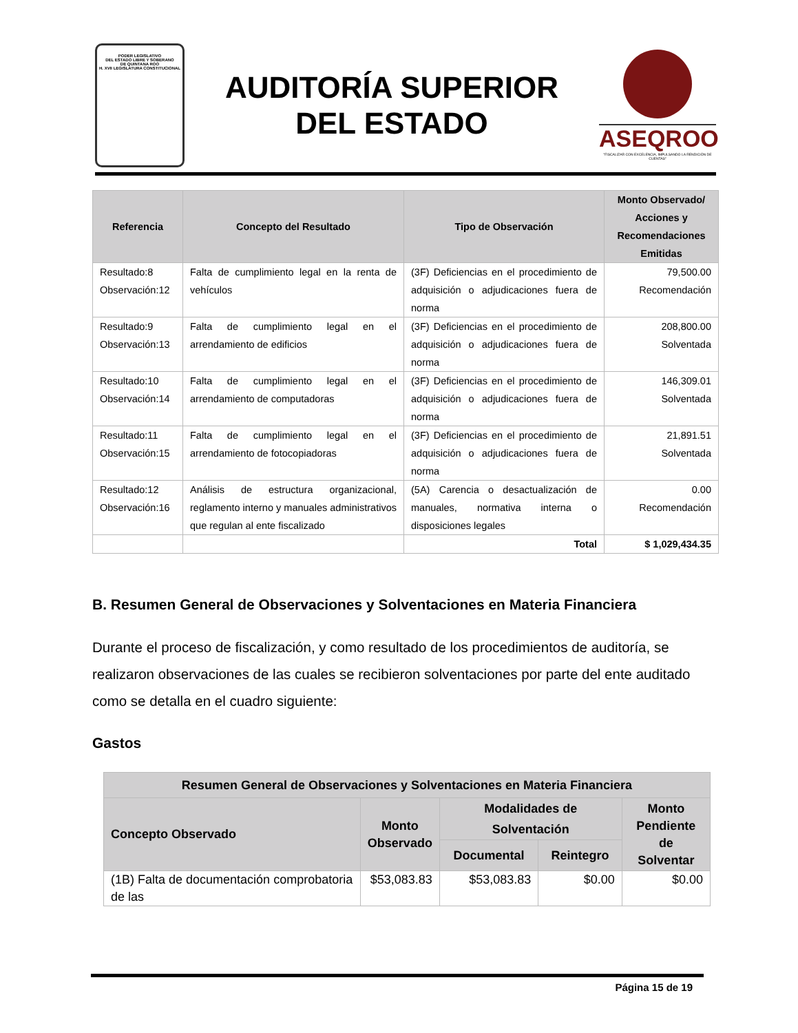PODER LEGISLATIVO
DEL ESTADO LIBRE Y SOBERANO
DE QUINTANA ROO
H. XVII LEGISLATURA CONSTITUCIONAL
AUDITORÍA SUPERIOR
DEL ESTADO
ASEQROO
"FISCALIZAR CON EXCELENCIA, IMPULSANDO LA RENDICIÓN DE CUENTAS"
| Referencia | Concepto del Resultado | Tipo de Observación | Monto Observado/ Acciones y Recomendaciones Emitidas |
| --- | --- | --- | --- |
| Resultado:8 Observación:12 | Falta de cumplimiento legal en la renta de vehículos | (3F) Deficiencias en el procedimiento de adquisición o adjudicaciones fuera de norma | 79,500.00 Recomendación |
| Resultado:9 Observación:13 | Falta de cumplimiento legal en el arrendamiento de edificios | (3F) Deficiencias en el procedimiento de adquisición o adjudicaciones fuera de norma | 208,800.00 Solventada |
| Resultado:10 Observación:14 | Falta de cumplimiento legal en el arrendamiento de computadoras | (3F) Deficiencias en el procedimiento de adquisición o adjudicaciones fuera de norma | 146,309.01 Solventada |
| Resultado:11 Observación:15 | Falta de cumplimiento legal en el arrendamiento de fotocopiadoras | (3F) Deficiencias en el procedimiento de adquisición o adjudicaciones fuera de norma | 21,891.51 Solventada |
| Resultado:12 Observación:16 | Análisis de estructura organizacional, reglamento interno y manuales administrativos que regulan al ente fiscalizado | (5A) Carencia o desactualización de manuales, normativa interna o disposiciones legales | 0.00 Recomendación |
| | | Total | $ 1,029,434.35 |
B. Resumen General de Observaciones y Solventaciones en Materia Financiera
Durante el proceso de fiscalización, y como resultado de los procedimientos de auditoría, se realizaron observaciones de las cuales se recibieron solventaciones por parte del ente auditado como se detalla en el cuadro siguiente:
Gastos
| Resumen General de Observaciones y Solventaciones en Materia Financiera | | | | |
| --- | --- | --- | --- | --- |
| Concepto Observado | Monto Observado | Modalidades de Solventación | | Monto Pendiente de Solventar |
| | | Documental | Reintegro | |
| (1B) Falta de documentación comprobatoria de las | $53,083.83 | $53,083.83 | $0.00 | $0.00 |
Página 15 de 19